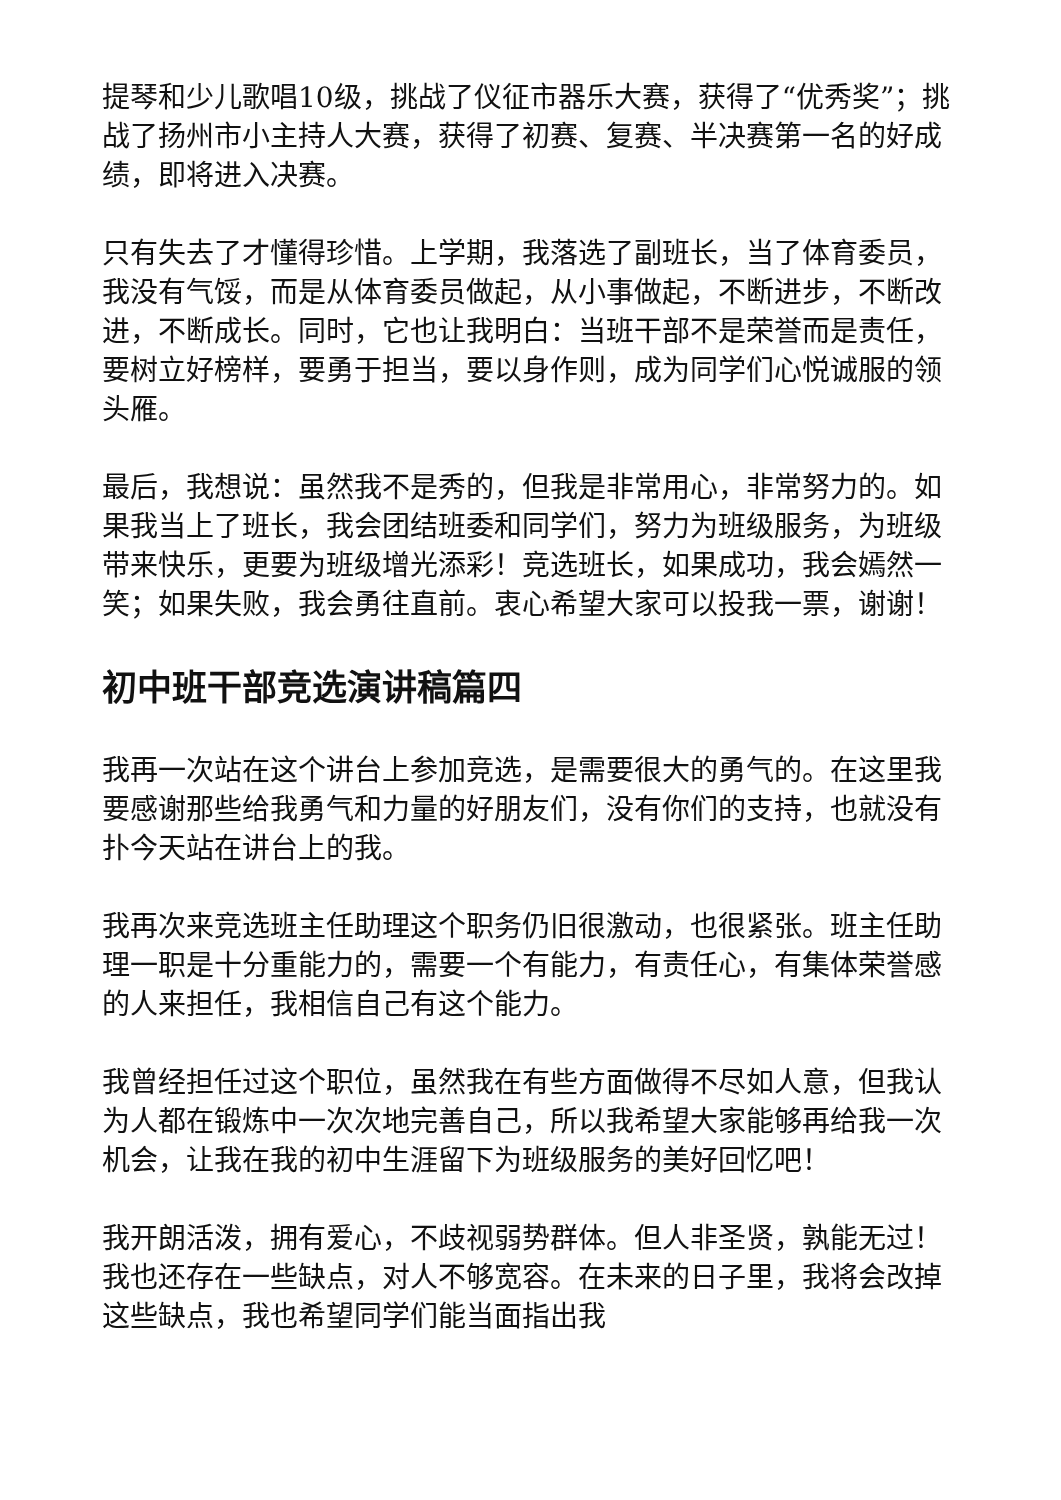提琴和少儿歌唱10级，挑战了仪征市器乐大赛，获得了“优秀奖”；挑战了扬州市小主持人大赛，获得了初赛、复赛、半决赛第一名的好成绩，即将进入决赛。
只有失去了才懂得珍惜。上学期，我落选了副班长，当了体育委员，我没有气馁，而是从体育委员做起，从小事做起，不断进步，不断改进，不断成长。同时，它也让我明白：当班干部不是荣誉而是责任，要树立好榜样，要勇于担当，要以身作则，成为同学们心悦诚服的领头雁。
最后，我想说：虽然我不是秀的，但我是非常用心，非常努力的。如果我当上了班长，我会团结班委和同学们，努力为班级服务，为班级带来快乐，更要为班级增光添彩！竞选班长，如果成功，我会嫣然一笑；如果失败，我会勇往直前。衷心希望大家可以投我一票，谢谢！
初中班干部竞选演讲稿篇四
我再一次站在这个讲台上参加竞选，是需要很大的勇气的。在这里我要感谢那些给我勇气和力量的好朋友们，没有你们的支持，也就没有扑今天站在讲台上的我。
我再次来竞选班主任助理这个职务仍旧很激动，也很紧张。班主任助理一职是十分重能力的，需要一个有能力，有责任心，有集体荣誉感的人来担任，我相信自己有这个能力。
我曾经担任过这个职位，虽然我在有些方面做得不尽如人意，但我认为人都在锻炼中一次次地完善自己，所以我希望大家能够再给我一次机会，让我在我的初中生涯留下为班级服务的美好回忆吧！
我开朗活泼，拥有爱心，不歧视弱势群体。但人非圣贤，孰能无过！我也还存在一些缺点，对人不够宽容。在未来的日子里，我将会改掉这些缺点，我也希望同学们能当面指出我